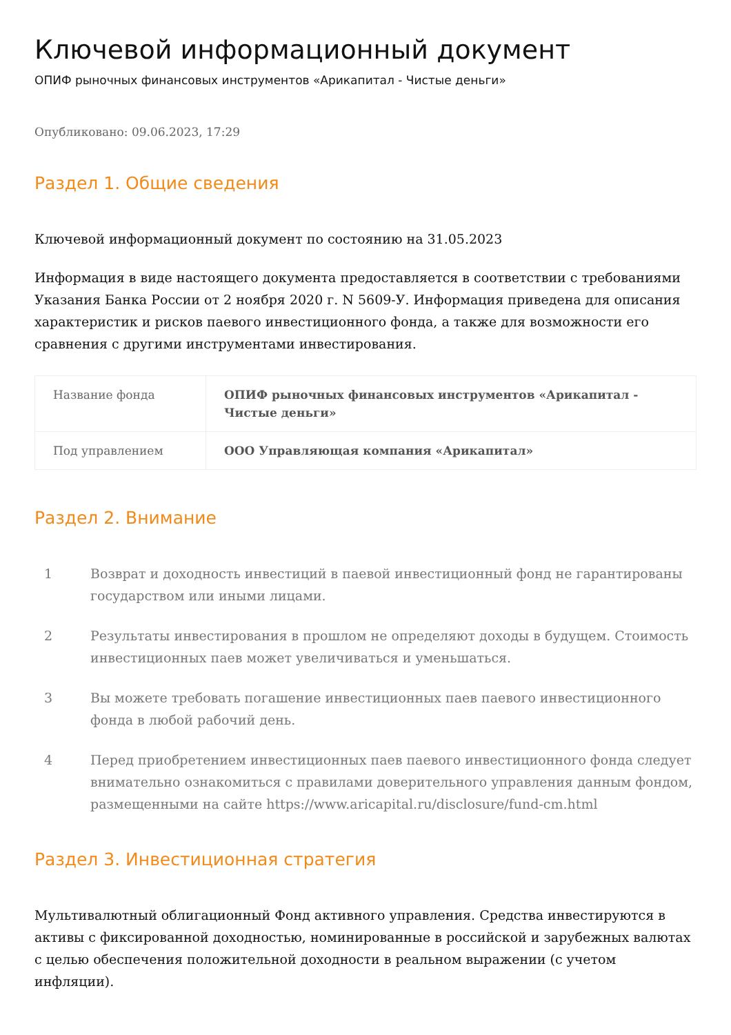Ключевой информационный документ
ОПИФ рыночных финансовых инструментов «Арикапитал - Чистые деньги»
Опубликовано: 09.06.2023, 17:29
Раздел 1. Общие сведения
Ключевой информационный документ по состоянию на 31.05.2023
Информация в виде настоящего документа предоставляется в соответствии с требованиями Указания Банка России от 2 ноября 2020 г. N 5609-У. Информация приведена для описания характеристик и рисков паевого инвестиционного фонда, а также для возможности его сравнения с другими инструментами инвестирования.
| Название фонда | ОПИФ рыночных финансовых инструментов «Арикапитал - Чистые деньги» |
| Под управлением | ООО Управляющая компания «Арикапитал» |
Раздел 2. Внимание
1 Возврат и доходность инвестиций в паевой инвестиционный фонд не гарантированы государством или иными лицами.
2 Результаты инвестирования в прошлом не определяют доходы в будущем. Стоимость инвестиционных паев может увеличиваться и уменьшаться.
3 Вы можете требовать погашение инвестиционных паев паевого инвестиционного фонда в любой рабочий день.
4 Перед приобретением инвестиционных паев паевого инвестиционного фонда следует внимательно ознакомиться с правилами доверительного управления данным фондом, размещенными на сайте https://www.aricapital.ru/disclosure/fund-cm.html
Раздел 3. Инвестиционная стратегия
Мультивалютный облигационный Фонд активного управления. Средства инвестируются в активы с фиксированной доходностью, номинированные в российской и зарубежных валютах с целью обеспечения положительной доходности в реальном выражении (с учетом инфляции).